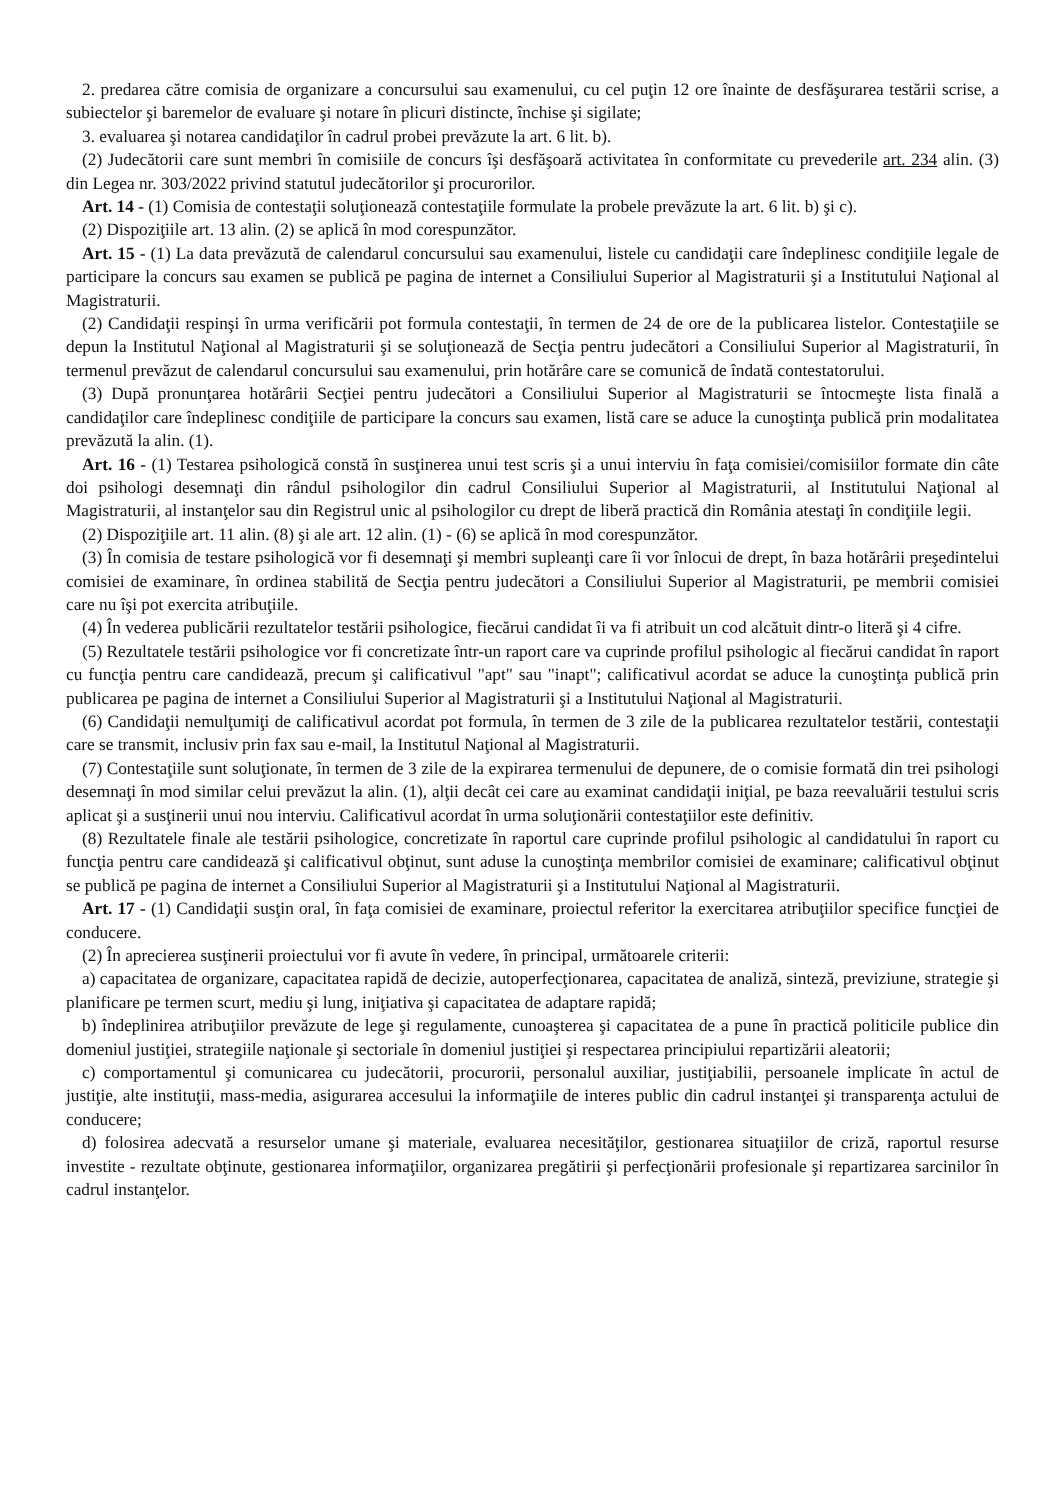2. predarea către comisia de organizare a concursului sau examenului, cu cel puţin 12 ore înainte de desfăşurarea testării scrise, a subiectelor şi baremelor de evaluare şi notare în plicuri distincte, închise şi sigilate;
3. evaluarea şi notarea candidaţilor în cadrul probei prevăzute la art. 6 lit. b).
(2) Judecătorii care sunt membri în comisiile de concurs îşi desfăşoară activitatea în conformitate cu prevederile art. 234 alin. (3) din Legea nr. 303/2022 privind statutul judecătorilor şi procurorilor.
Art. 14 - (1) Comisia de contestaţii soluţionează contestaţiile formulate la probele prevăzute la art. 6 lit. b) şi c).
(2) Dispoziţiile art. 13 alin. (2) se aplică în mod corespunzător.
Art. 15 - (1) La data prevăzută de calendarul concursului sau examenului, listele cu candidaţii care îndeplinesc condiţiile legale de participare la concurs sau examen se publică pe pagina de internet a Consiliului Superior al Magistraturii şi a Institutului Naţional al Magistraturii.
(2) Candidaţii respinşi în urma verificării pot formula contestaţii, în termen de 24 de ore de la publicarea listelor. Contestaţiile se depun la Institutul Naţional al Magistraturii şi se soluţionează de Secţia pentru judecători a Consiliului Superior al Magistraturii, în termenul prevăzut de calendarul concursului sau examenului, prin hotărâre care se comunică de îndată contestatorului.
(3) După pronunţarea hotărârii Secţiei pentru judecători a Consiliului Superior al Magistraturii se întocmeşte lista finală a candidaţilor care îndeplinesc condiţiile de participare la concurs sau examen, listă care se aduce la cunoştinţa publică prin modalitatea prevăzută la alin. (1).
Art. 16 - (1) Testarea psihologică constă în susţinerea unui test scris şi a unui interviu în faţa comisiei/comisiilor formate din câte doi psihologi desemnaţi din rândul psihologilor din cadrul Consiliului Superior al Magistraturii, al Institutului Naţional al Magistraturii, al instanţelor sau din Registrul unic al psihologilor cu drept de liberă practică din România atestaţi în condiţiile legii.
(2) Dispoziţiile art. 11 alin. (8) şi ale art. 12 alin. (1) - (6) se aplică în mod corespunzător.
(3) În comisia de testare psihologică vor fi desemnaţi şi membri supleanţi care îi vor înlocui de drept, în baza hotărârii preşedintelui comisiei de examinare, în ordinea stabilită de Secţia pentru judecători a Consiliului Superior al Magistraturii, pe membrii comisiei care nu îşi pot exercita atribuţiile.
(4) În vederea publicării rezultatelor testării psihologice, fiecărui candidat îi va fi atribuit un cod alcătuit dintr-o literă şi 4 cifre.
(5) Rezultatele testării psihologice vor fi concretizate într-un raport care va cuprinde profilul psihologic al fiecărui candidat în raport cu funcţia pentru care candidează, precum şi calificativul "apt" sau "inapt"; calificativul acordat se aduce la cunoştinţa publică prin publicarea pe pagina de internet a Consiliului Superior al Magistraturii şi a Institutului Naţional al Magistraturii.
(6) Candidaţii nemulţumiţi de calificativul acordat pot formula, în termen de 3 zile de la publicarea rezultatelor testării, contestaţii care se transmit, inclusiv prin fax sau e-mail, la Institutul Naţional al Magistraturii.
(7) Contestaţiile sunt soluţionate, în termen de 3 zile de la expirarea termenului de depunere, de o comisie formată din trei psihologi desemnaţi în mod similar celui prevăzut la alin. (1), alţii decât cei care au examinat candidaţii iniţial, pe baza reevaluării testului scris aplicat şi a susţinerii unui nou interviu. Calificativul acordat în urma soluţionării contestaţiilor este definitiv.
(8) Rezultatele finale ale testării psihologice, concretizate în raportul care cuprinde profilul psihologic al candidatului în raport cu funcţia pentru care candidează şi calificativul obţinut, sunt aduse la cunoştinţa membrilor comisiei de examinare; calificativul obţinut se publică pe pagina de internet a Consiliului Superior al Magistraturii şi a Institutului Naţional al Magistraturii.
Art. 17 - (1) Candidaţii susţin oral, în faţa comisiei de examinare, proiectul referitor la exercitarea atribuţiilor specifice funcţiei de conducere.
(2) În aprecierea susţinerii proiectului vor fi avute în vedere, în principal, următoarele criterii:
a) capacitatea de organizare, capacitatea rapidă de decizie, autoperfecţionarea, capacitatea de analiză, sinteză, previziune, strategie şi planificare pe termen scurt, mediu şi lung, iniţiativa şi capacitatea de adaptare rapidă;
b) îndeplinirea atribuţiilor prevăzute de lege şi regulamente, cunoaşterea şi capacitatea de a pune în practică politicile publice din domeniul justiţiei, strategiile naţionale şi sectoriale în domeniul justiţiei şi respectarea principiului repartizării aleatorii;
c) comportamentul şi comunicarea cu judecătorii, procurorii, personalul auxiliar, justiţiabilii, persoanele implicate în actul de justiţie, alte instituţii, mass-media, asigurarea accesului la informaţiile de interes public din cadrul instanţei şi transparenţa actului de conducere;
d) folosirea adecvată a resurselor umane şi materiale, evaluarea necesităţilor, gestionarea situaţiilor de criză, raportul resurse investite - rezultate obţinute, gestionarea informaţiilor, organizarea pregătirii şi perfecţionării profesionale şi repartizarea sarcinilor în cadrul instanţelor.